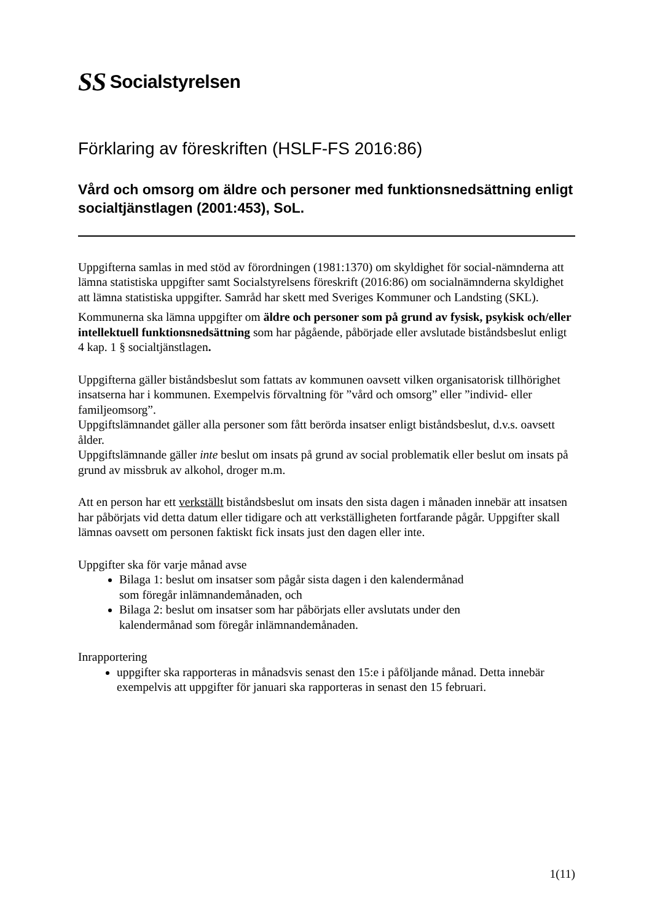SS Socialstyrelsen
Förklaring av föreskriften (HSLF-FS 2016:86)
Vård och omsorg om äldre och personer med funktionsnedsättning enligt socialtjänstlagen (2001:453), SoL.
Uppgifterna samlas in med stöd av förordningen (1981:1370) om skyldighet för social-nämnderna att lämna statistiska uppgifter samt Socialstyrelsens föreskrift (2016:86) om socialnämnderna skyldighet att lämna statistiska uppgifter. Samråd har skett med Sveriges Kommuner och Landsting (SKL).
Kommunerna ska lämna uppgifter om äldre och personer som på grund av fysisk, psykisk och/eller intellektuell funktionsnedsättning som har pågående, påbörjade eller avslutade biståndsbeslut enligt 4 kap. 1 § socialtjänstlagen.
Uppgifterna gäller biståndsbeslut som fattats av kommunen oavsett vilken organisatorisk tillhörighet insatserna har i kommunen. Exempelvis förvaltning för ”vård och omsorg” eller ”individ- eller familjeomsorg”.
Uppgiftslämnandet gäller alla personer som fått berörda insatser enligt biståndsbeslut, d.v.s. oavsett ålder.
Uppgiftslämnande gäller inte beslut om insats på grund av social problematik eller beslut om insats på grund av missbruk av alkohol, droger m.m.
Att en person har ett verkställt biståndsbeslut om insats den sista dagen i månaden innebär att insatsen har påbörjats vid detta datum eller tidigare och att verkställigheten fortfarande pågår. Uppgifter skall lämnas oavsett om personen faktiskt fick insats just den dagen eller inte.
Uppgifter ska för varje månad avse
Bilaga 1: beslut om insatser som pågår sista dagen i den kalendermånad
som föregår inlämnandemånaden, och
Bilaga 2: beslut om insatser som har påbörjats eller avslutats under den
kalendermånad som föregår inlämnandemånaden.
Inrapportering
uppgifter ska rapporteras in månadsvis senast den 15:e i påföljande månad. Detta innebär exempelvis att uppgifter för januari ska rapporteras in senast den 15 februari.
1(11)